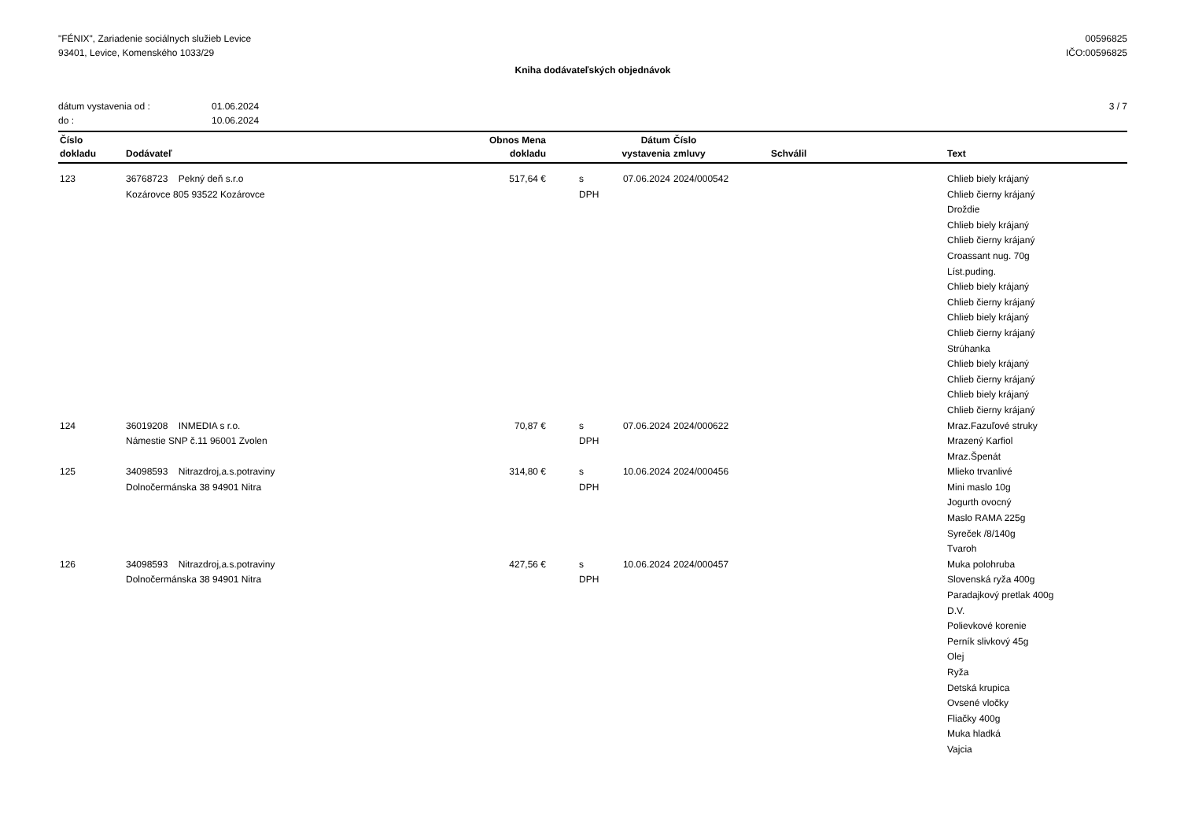"FÉNIX", Zariadenie sociálnych služieb Levice
93401, Levice, Komenského 1033/29
00596825
IČO:00596825
Kniha dodávateľských objednávok
dátum vystavenia od : 01.06.2024
do : 10.06.2024
3 / 7
| Číslo dokladu | Dodávateľ | Obnos Mena dokladu | | Dátum vystavenia | Číslo zmluvy | Schválil | Text |
| --- | --- | --- | --- | --- | --- | --- | --- |
| 123 | 36768723 Pekný deň s.r.o Kozárovce 805 93522 Kozárovce | 517,64 € | s DPH | 07.06.2024 | 2024/000542 | | Chlieb biely krájaný Chlieb čierny krájaný Droždie Chlieb biely krájaný Chlieb čierny krájaný Croassant nug. 70g Líst.puding. Chlieb biely krájaný Chlieb čierny krájaný Chlieb biely krájaný Chlieb čierny krájaný Strúhanka Chlieb biely krájaný Chlieb čierny krájaný Chlieb biely krájaný Chlieb čierny krájaný |
| 124 | 36019208 INMEDIA s r.o. Námestie SNP č.11 96001 Zvolen | 70,87 € | s DPH | 07.06.2024 | 2024/000622 | | Mraz.Fazuľové struky Mrazený Karfiol Mraz.Špenát |
| 125 | 34098593 Nitrazdroj,a.s.potraviny Dolnočermánska 38 94901 Nitra | 314,80 € | s DPH | 10.06.2024 | 2024/000456 | | Mlieko trvanlivé Mini maslo 10g Jogurth ovocný Maslo RAMA 225g Syreček /8/140g Tvaroh |
| 126 | 34098593 Nitrazdroj,a.s.potraviny Dolnočermánska 38 94901 Nitra | 427,56 € | s DPH | 10.06.2024 | 2024/000457 | | Muka polohruba Slovenská ryža 400g Paradajkový pretlak 400g D.V. Polievkové korenie Perník slivkový 45g Olej Ryža Detská krupica Ovsené vločky Fliačky 400g Muka hladká Vajcia |